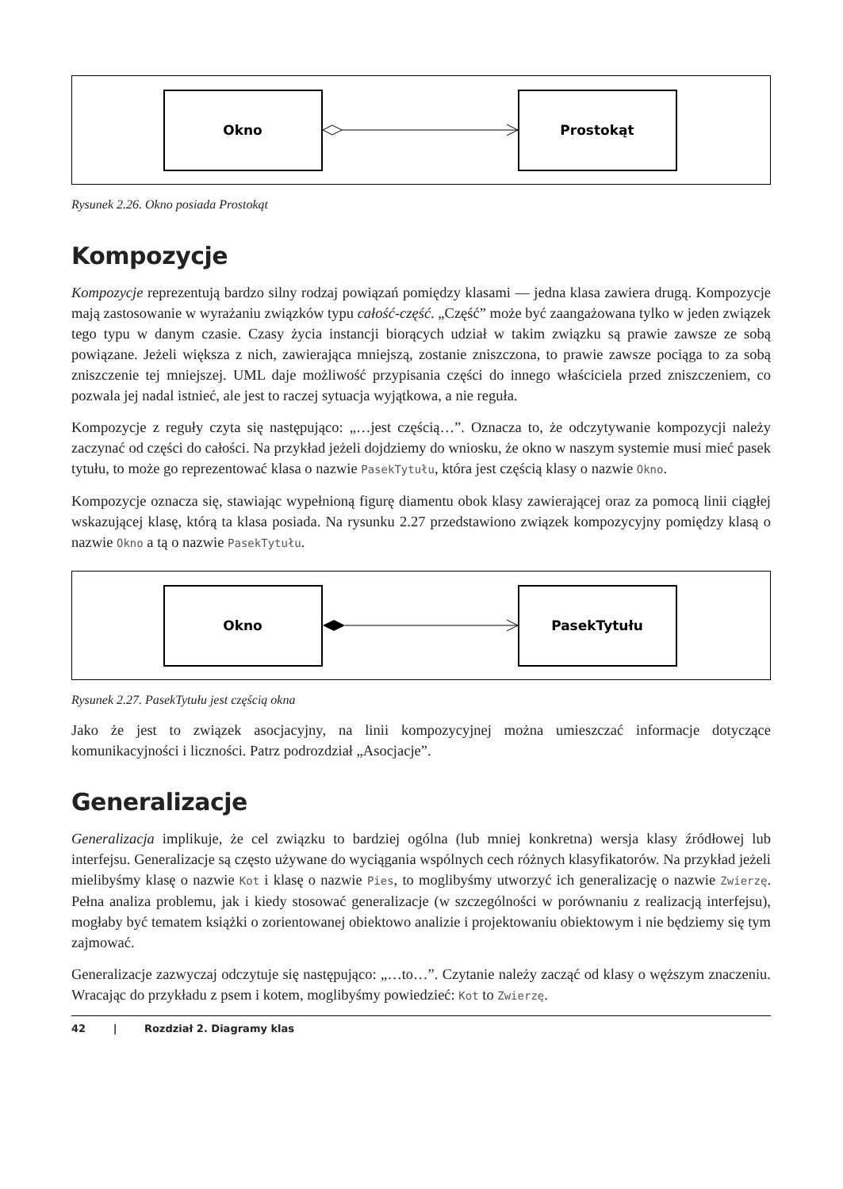Okno
Prostokąt
Rysunek 2.26. Okno posiada Prostokąt
Kompozycje
Kompozycje reprezentują bardzo silny rodzaj powiązań pomiędzy klasami — jedna klasa zawiera drugą. Kompozycje mają zastosowanie w wyrażaniu związków typu całość-część. „Część” może być zaangażowana tylko w jeden związek tego typu w danym czasie. Czasy życia instancji biorących udział w takim związku są prawie zawsze ze sobą powiązane. Jeżeli większa z nich, zawierająca mniejszą, zostanie zniszczona, to prawie zawsze pociąga to za sobą zniszczenie tej mniejszej. UML daje możliwość przypisania części do innego właściciela przed zniszczeniem, co pozwala jej nadal istnieć, ale jest to raczej sytuacja wyjątkowa, a nie reguła.
Kompozycje z reguły czyta się następująco: „…jest częścią…”. Oznacza to, że odczytywanie kompozycji należy zaczynać od części do całości. Na przykład jeżeli dojdziemy do wniosku, że okno w naszym systemie musi mieć pasek tytułu, to może go reprezentować klasa o nazwie PasekTytułu, która jest częścią klasy o nazwie Okno.
Kompozycje oznacza się, stawiając wypełnioną figurę diamentu obok klasy zawierającej oraz za pomocą linii ciągłej wskazującej klasę, którą ta klasa posiada. Na rysunku 2.27 przedstawiono związek kompozycyjny pomiędzy klasą o nazwie Okno a tą o nazwie PasekTytułu.
Okno
PasekTytułu
Rysunek 2.27. PasekTytułu jest częścią okna
Jako że jest to związek asocjacyjny, na linii kompozycyjnej można umieszczać informacje dotyczące komunikacyjności i liczności. Patrz podrozdział „Asocjacje”.
Generalizacje
Generalizacja implikuje, że cel związku to bardziej ogólna (lub mniej konkretna) wersja klasy źródłowej lub interfejsu. Generalizacje są często używane do wyciągania wspólnych cech różnych klasyfikatorów. Na przykład jeżeli mielibyśmy klasę o nazwie Kot i klasę o nazwie Pies, to moglibyśmy utworzyć ich generalizację o nazwie Zwierzę. Pełna analiza problemu, jak i kiedy stosować generalizacje (w szczególności w porównaniu z realizacją interfejsu), mogłaby być tematem książki o zorientowanej obiektowo analizie i projektowaniu obiektowym i nie będziemy się tym zajmować.
Generalizacje zazwyczaj odczytuje się następująco: „…to…”. Czytanie należy zacząć od klasy o węższym znaczeniu. Wracając do przykładu z psem i kotem, moglibyśmy powiedzieć: Kot to Zwierzę.
42 | Rozdział 2. Diagramy klas